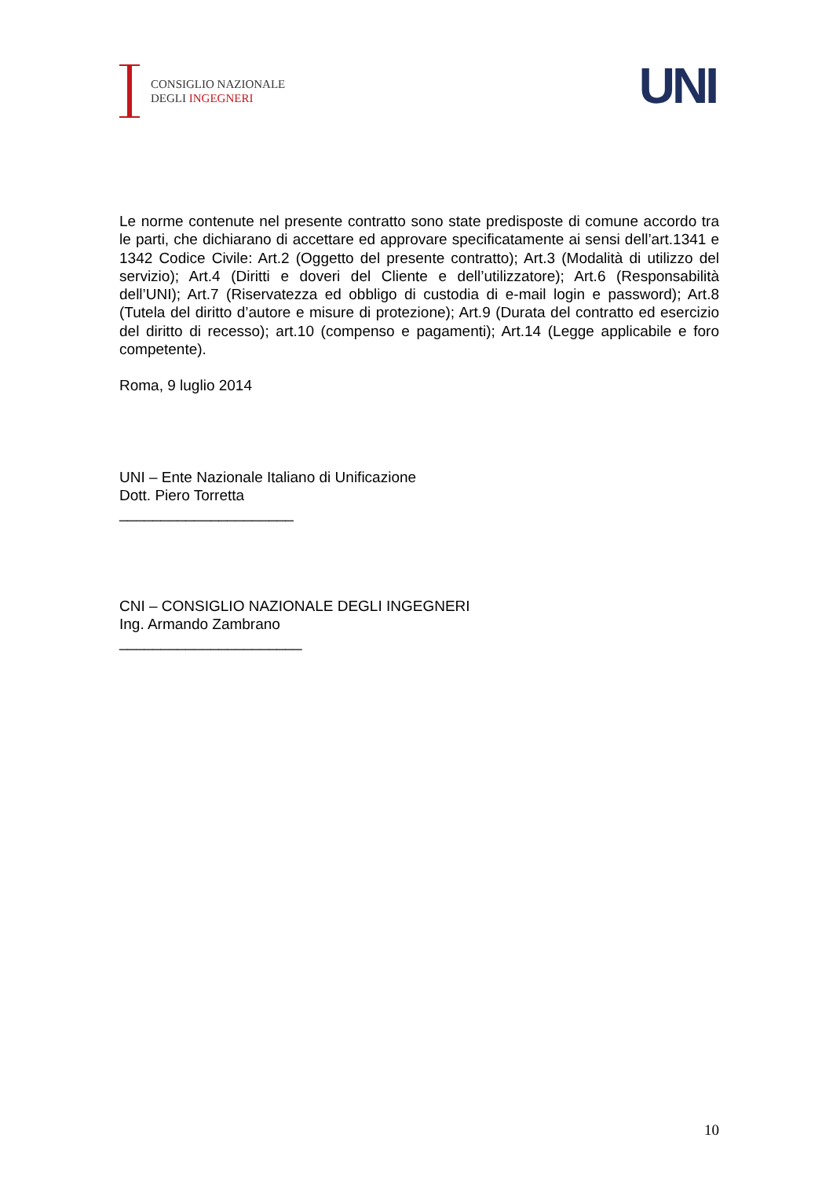CONSIGLIO NAZIONALE
DEGLI INGEGNERI
UNI
Le norme contenute nel presente contratto sono state predisposte di comune accordo tra le parti, che dichiarano di accettare ed approvare specificatamente ai sensi dell’art.1341 e 1342 Codice Civile: Art.2 (Oggetto del presente contratto); Art.3 (Modalità di utilizzo del servizio); Art.4 (Diritti e doveri del Cliente e dell’utilizzatore); Art.6 (Responsabilità dell’UNI); Art.7 (Riservatezza ed obbligo di custodia di e-mail login e password); Art.8 (Tutela del diritto d’autore e misure di protezione); Art.9 (Durata del contratto ed esercizio del diritto di recesso); art.10 (compenso e pagamenti); Art.14 (Legge applicabile e foro competente).
Roma, 9 luglio 2014
UNI – Ente Nazionale Italiano di Unificazione
Dott. Piero Torretta
_____________________
CNI – CONSIGLIO NAZIONALE DEGLI INGEGNERI
Ing. Armando Zambrano
______________________
10